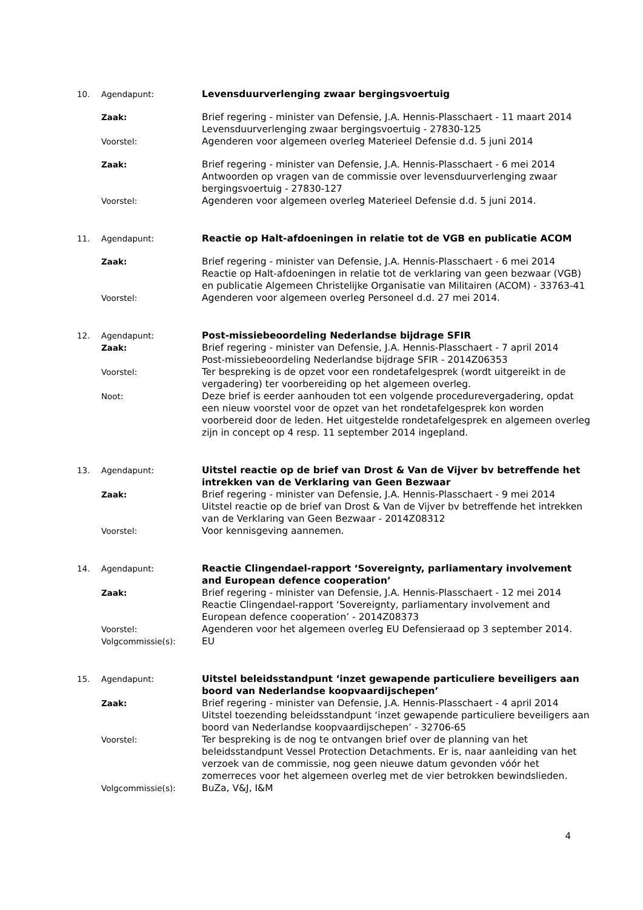10. Agendapunt: Levensduurverlenging zwaar bergingsvoertuig
Zaak: Brief regering - minister van Defensie, J.A. Hennis-Plasschaert - 11 maart 2014
Levensduurverlenging zwaar bergingsvoertuig - 27830-125
Voorstel: Agenderen voor algemeen overleg Materieel Defensie d.d. 5 juni 2014
Zaak: Brief regering - minister van Defensie, J.A. Hennis-Plasschaert - 6 mei 2014
Antwoorden op vragen van de commissie over levensduurverlenging zwaar bergingsvoertuig - 27830-127
Voorstel: Agenderen voor algemeen overleg Materieel Defensie d.d. 5 juni 2014.
11. Agendapunt: Reactie op Halt-afdoeningen in relatie tot de VGB en publicatie ACOM
Zaak: Brief regering - minister van Defensie, J.A. Hennis-Plasschaert - 6 mei 2014
Reactie op Halt-afdoeningen in relatie tot de verklaring van geen bezwaar (VGB) en publicatie Algemeen Christelijke Organisatie van Militairen (ACOM) - 33763-41
Voorstel: Agenderen voor algemeen overleg Personeel d.d. 27 mei 2014.
12. Agendapunt: Post-missiebeoordeling Nederlandse bijdrage SFIR
Zaak: Brief regering - minister van Defensie, J.A. Hennis-Plasschaert - 7 april 2014
Post-missiebeoordeling Nederlandse bijdrage SFIR - 2014Z06353
Voorstel: Ter bespreking is de opzet voor een rondetafelgesprek (wordt uitgereikt in de vergadering) ter voorbereiding op het algemeen overleg.
Noot: Deze brief is eerder aanhouden tot een volgende procedurevergadering, opdat een nieuw voorstel voor de opzet van het rondetafelgesprek kon worden voorbereid door de leden. Het uitgestelde rondetafelgesprek en algemeen overleg zijn in concept op 4 resp. 11 september 2014 ingepland.
13. Agendapunt: Uitstel reactie op de brief van Drost & Van de Vijver bv betreffende het intrekken van de Verklaring van Geen Bezwaar
Zaak: Brief regering - minister van Defensie, J.A. Hennis-Plasschaert - 9 mei 2014
Uitstel reactie op de brief van Drost & Van de Vijver bv betreffende het intrekken van de Verklaring van Geen Bezwaar - 2014Z08312
Voorstel: Voor kennisgeving aannemen.
14. Agendapunt: Reactie Clingendael-rapport ‘Sovereignty, parliamentary involvement and European defence cooperation’
Zaak: Brief regering - minister van Defensie, J.A. Hennis-Plasschaert - 12 mei 2014
Reactie Clingendael-rapport ‘Sovereignty, parliamentary involvement and European defence cooperation’ - 2014Z08373
Voorstel: Agenderen voor het algemeen overleg EU Defensieraad op 3 september 2014.
Volgcommissie(s): EU
15. Agendapunt: Uitstel beleidsstandpunt ‘inzet gewapende particuliere beveiligers aan boord van Nederlandse koopvaardijschepen’
Zaak: Brief regering - minister van Defensie, J.A. Hennis-Plasschaert - 4 april 2014
Uitstel toezending beleidsstandpunt ‘inzet gewapende particuliere beveiligers aan boord van Nederlandse koopvaardijschepen’ - 32706-65
Voorstel: Ter bespreking is de nog te ontvangen brief over de planning van het beleidsstandpunt Vessel Protection Detachments. Er is, naar aanleiding van het verzoek van de commissie, nog geen nieuwe datum gevonden vóór het zomerreces voor het algemeen overleg met de vier betrokken bewindslieden.
Volgcommissie(s): BuZa, V&J, I&M
4